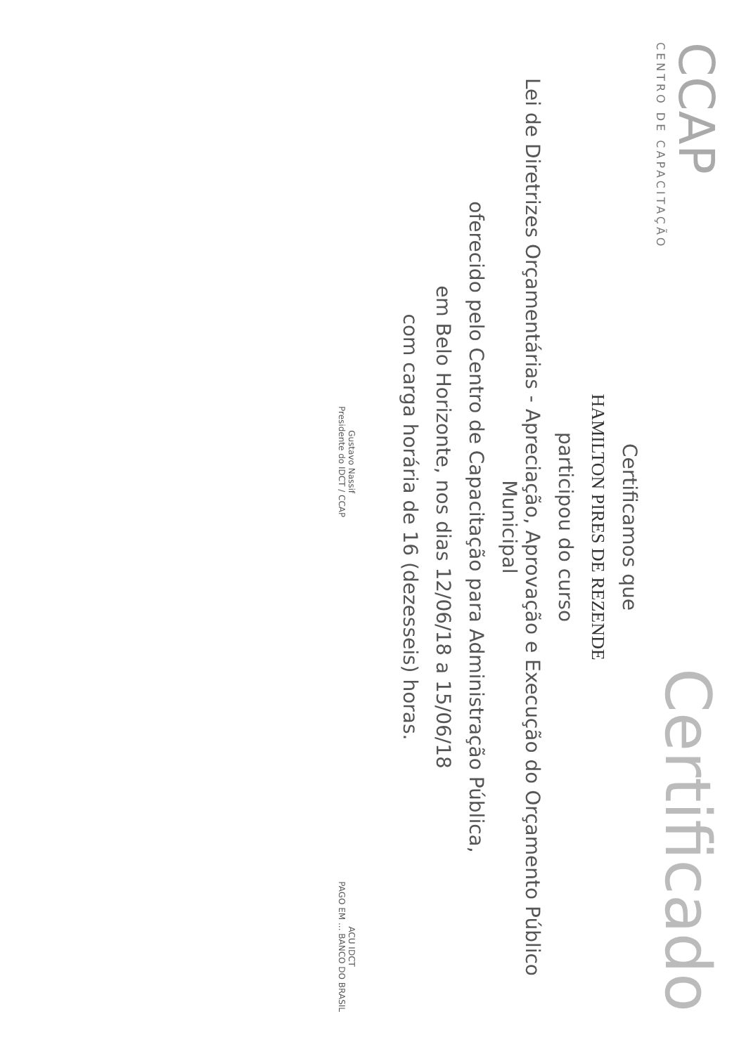CCAP
CENTRO DE CAPACITAÇÃO
Certificado
Certificamos que
HAMILTON PIRES DE REZENDE
participou do curso
Lei de Diretrizes Orçamentárias - Apreciação, Aprovação e Execução do Orçamento Público Municipal
oferecido pelo Centro de Capacitação para Administração Pública,
em Belo Horizonte, nos dias 12/06/18 a 15/06/18
com carga horária de 16 (dezesseis) horas.
Gustavo Nassif
Presidente do IDCT / CCAP
ACU IDCT
PAGO EM ... BANCO DO BRASIL